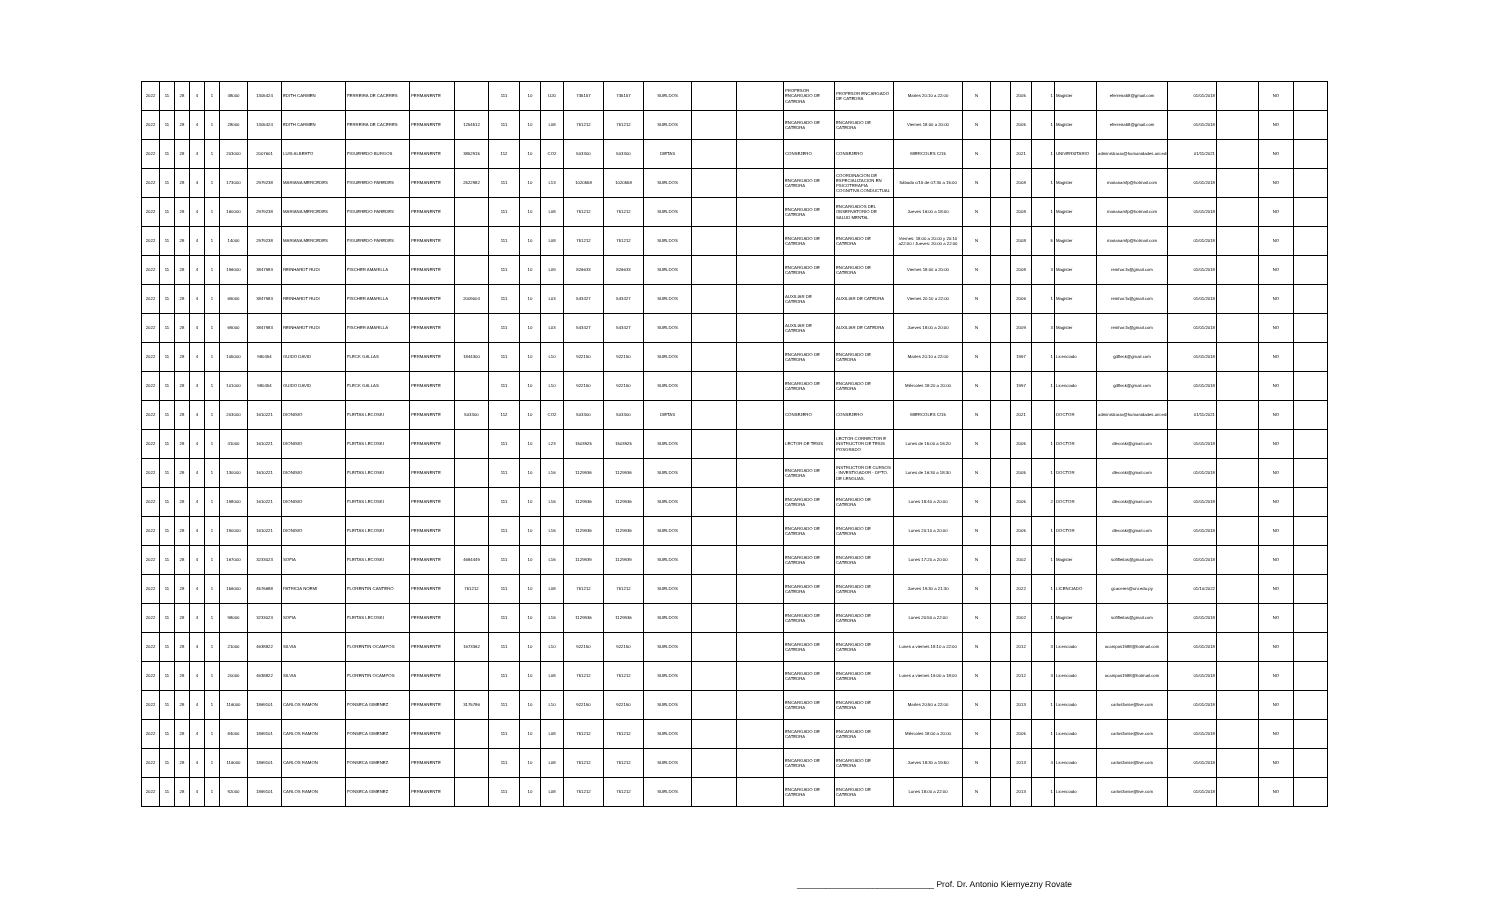| 2022 | 11 | 28 | 4 | 1 | 48000 | 1305424 | EDITH CARMEN | FERREIRA DE CACERES | PERMANENTE | | 111 | 10 | U20 | 735157 | 735157 | SUELDOS | | | PROFESOR ENCARGADO DE CATEDRA | PROFESOR ENCARGADO DE CATEDRA | Martes 20:10 a 22:00 | N | | 2005 | 1 | Magister | eferreira58@gmail.com | 01/01/2018 | | NO | |
| 2022 | 11 | 28 | 4 | 1 | 28000 | 1305424 | EDITH CARMEN | FERREIRA DE CACERES | PERMANENTE | 1254512 | 111 | 10 | L08 | 751212 | 751212 | SUELDOS | | | ENCARGADO DE CATEDRA | ENCARGADO DE CATEDRA | Viernes 18:00 a 20:00 | N | | 2005 | 1 | Magister | eferreira58@gmail.com | 01/01/2018 | | NO | |
| 2022 | 11 | 28 | 4 | 1 | 203000 | 2007601 | LUIS ALBERTO | FIGUEREDO BURGOS | PERMANENTE | 3852915 | 112 | 10 | CO2 | 503300 | 503300 | DIETAS | | | CONSEJERO | CONSEJERO | MIERCOLES C/15 | N | | 2021 | 1 | UNIVERSITARIO | administracio@humanidades.uni.edu.py | 01/11/2021 | | NO | |
| 2022 | 11 | 28 | 4 | 1 | 173000 | 2979238 | MARIANA MERCEDES | FIGUEREDO PAREDES | PERMANENTE | 2522982 | 111 | 10 | L13 | 1020558 | 1020558 | SUELDOS | | | ENCARGADO DE CATEDRA | COORDINACION DE ESPECIALIZACION EN PSICOTERAPIA COGNITIVA CONDUCTUAL | Sábado c/15 de 07:30 a 15:00 | N | | 2008 | 1 | Magister | marianamfp@hotmail.com | 01/01/2018 | | NO | |
| 2022 | 11 | 28 | 4 | 1 | 160000 | 2979238 | MARIANA MERCEDES | FIGUEREDO PAREDES | PERMANENTE | | 111 | 10 | L08 | 751212 | 751212 | SUELDOS | | | ENCARGADO DE CATEDRA | ENCARGADOS DEL OBSERVATORIO DE SALUD MENTAL | Jueves 16:00 a 18:00 | N | | 2008 | 1 | Magister | marianamfp@hotmail.com | 01/01/2018 | | NO | |
| 2022 | 11 | 28 | 4 | 1 | 14000 | 2979238 | MARIANA MERCEDES | FIGUEREDO PAREDES | PERMANENTE | | 111 | 10 | L08 | 751212 | 751212 | SUELDOS | | | ENCARGADO DE CATEDRA | ENCARGADO DE CATEDRA | Viernes: 18:00 a 20:00 y 20:10 a22:00 / Jueves: 20:00 a 22:00 | N | | 2008 | 5 | Magister | marianamfp@hotmail.com | 01/01/2018 | | NO | |
| 2022 | 11 | 28 | 4 | 1 | 196000 | 3847983 | REINHARDT RUDI | FISCHER AMARILLA | PERMANENTE | | 111 | 10 | L09 | 826633 | 826633 | SUELDOS | | | ENCARGADO DE CATEDRA | ENCARGADO DE CATEDRA | Viernes 18:00 a 20:00 | N | | 2008 | 3 | Magister | reinhar.fa@gmail.com | 01/01/2018 | | NO | |
| 2022 | 11 | 28 | 4 | 1 | 69000 | 3847983 | REINHARDT RUDI | FISCHER AMARILLA | PERMANENTE | 2009004 | 111 | 10 | L03 | 543427 | 543427 | SUELDOS | | | AUXILIAR DE CATEDRA | AUXILIAR DE CATEDRA | Viernes 20:10 a 22:00 | N | | 2006 | 1 | Magister | reinhar.fa@gmail.com | 01/01/2018 | | NO | |
| 2022 | 11 | 28 | 4 | 1 | 69000 | 3847983 | REINHARDT RUDI | FISCHER AMARILLA | PERMANENTE | | 111 | 10 | L03 | 543427 | 543427 | SUELDOS | | | AUXILIAR DE CATEDRA | AUXILIAR DE CATEDRA | Jueves 18:00 a 20:00 | N | | 2009 | 3 | Magister | reinhar.fa@gmail.com | 01/01/2018 | | NO | |
| 2022 | 11 | 28 | 4 | 1 | 105000 | 980454 | GUIDO DAVID | FLECK GALLAS | PERMANENTE | 1844300 | 111 | 10 | L10 | 922150 | 922150 | SUELDOS | | | ENCARGADO DE CATEDRA | ENCARGADO DE CATEDRA | Martes 20:10 a 22:00 | N | | 1997 | 1 | Licenciado | gdfleck@gmail.com | 01/01/2018 | | NO | |
| 2022 | 11 | 28 | 4 | 1 | 101000 | 980454 | GUIDO DAVID | FLECK GALLAS | PERMANENTE | | 111 | 10 | L10 | 922150 | 922150 | SUELDOS | | | ENCARGADO DE CATEDRA | ENCARGADO DE CATEDRA | Miércoles 18:20 a 20:00 | N | | 1997 | 1 | Licenciado | gdfleck@gmail.com | 01/01/2018 | | NO | |
| 2022 | 11 | 28 | 4 | 1 | 203000 | 1610221 | DIONISIO | FLEITAS LECOSKI | PERMANENTE | 503300 | 112 | 10 | CO2 | 503300 | 503300 | DIETAS | | | CONSEJERO | CONSEJERO | MIERCOLES C/15 | N | | 2021 | | DOCTOR | administracio@humanidades.uni.edu.py | 01/11/2021 | | NO | |
| 2022 | 11 | 28 | 4 | 1 | 41000 | 1610221 | DIONISIO | FLEITAS LECOSKI | PERMANENTE | | 111 | 10 | L23 | 1503925 | 1503925 | SUELDOS | | | LECTOR DE TESIS | LECTOR CORRECTOR E INSTRUCTOR DE TESIS POSGRADO | Lunes de 15:00 a 16:20 | N | | 2005 | 1 | DOCTOR | dlecoski@gmail.com | 01/01/2018 | | NO | |
| 2022 | 11 | 28 | 4 | 1 | 130000 | 1610221 | DIONISIO | FLEITAS LECOSKI | PERMANENTE | | 111 | 10 | L16 | 1129936 | 1129936 | SUELDOS | | | ENCARGADO DE CATEDRA | INSTRUCTOR DE CURSOS - INVESTIGADOR - DPTO. DE LENGUAS. | Lunes de 16:30 a 18:30 | N | | 2005 | 1 | DOCTOR | dlecoski@gmail.com | 01/01/2018 | | NO | |
| 2022 | 11 | 28 | 4 | 1 | 198000 | 1610221 | DIONISIO | FLEITAS LECOSKI | PERMANENTE | | 111 | 10 | L16 | 1129936 | 1129936 | SUELDOS | | | ENCARGADO DE CATEDRA | ENCARGADO DE CATEDRA | Lunes 18:40 a 20:00 | N | | 2005 | 2 | DOCTOR | dlecoski@gmail.com | 01/01/2018 | | NO | |
| 2022 | 11 | 28 | 4 | 1 | 190000 | 1610221 | DIONISIO | FLEITAS LECOSKI | PERMANENTE | | 111 | 10 | L16 | 1129936 | 1129936 | SUELDOS | | | ENCARGADO DE CATEDRA | ENCARGADO DE CATEDRA | Lunes 20:10 a 20:00 | N | | 2005 | 1 | DOCTOR | dlecoski@gmail.com | 01/01/2018 | | NO | |
| 2022 | 11 | 28 | 4 | 1 | 167000 | 3233023 | SOFIA | FLEITAS LECOSKI | PERMANENTE | 4684449 | 111 | 10 | L16 | 1129939 | 1129939 | SUELDOS | | | ENCARGADO DE CATEDRA | ENCARGADO DE CATEDRA | Lunes 17:20 a 20:00 | N | | 2002 | 1 | Magister | sofifleitas@gmail.com | 01/01/2018 | | NO | |
| 2022 | 11 | 28 | 4 | 1 | 156000 | 4576688 | PATRICIA NOEMI | FLORENTIN CANTERO | PERMANENTE | 751212 | 111 | 10 | L08 | 751212 | 751212 | SUELDOS | | | ENCARGADO DE CATEDRA | ENCARGADO DE CATEDRA | Jueves 19:30 a 21:30 | N | | 2022 | 1 | LICENCIADO | gcaceres@uni.edu.py | 01/10/2022 | | NO | |
| 2022 | 11 | 28 | 4 | 1 | 98000 | 3233023 | SOFIA | FLEITAS LECOSKI | PERMANENTE | | 111 | 10 | L16 | 1129936 | 1129936 | SUELDOS | | | ENCARGADO DE CATEDRA | ENCARGADO DE CATEDRA | Lunes 20:50 a 22:00 | N | | 2002 | 1 | Magister | sofifleitas@gmail.com | 01/01/2018 | | NO | |
| 2022 | 11 | 28 | 4 | 1 | 21000 | 4638822 | SILVIA | FLORENTIN OCAMPOS | PERMANENTE | 1673362 | 111 | 10 | L10 | 922150 | 922150 | SUELDOS | | | ENCARGADO DE CATEDRA | ENCARGADO DE CATEDRA | Lunes a viernes 18:10 a 22:00 | N | | 2012 | 3 | Licenciado | ocampos1988@hotmail.com | 01/01/2018 | | NO | |
| 2022 | 11 | 28 | 4 | 1 | 20000 | 4638822 | SILVIA | FLORENTIN OCAMPOS | PERMANENTE | | 111 | 10 | L08 | 751212 | 751212 | SUELDOS | | | ENCARGADO DE CATEDRA | ENCARGADO DE CATEDRA | Lunes a viernes 16:00 a 18:00 | N | | 2012 | 3 | Licenciado | ocampos1988@hotmail.com | 01/01/2018 | | NO | |
| 2022 | 11 | 28 | 4 | 1 | 116000 | 1869101 | CARLOS RAMON | FONSECA GIMENEZ | PERMANENTE | 3175786 | 111 | 10 | L10 | 922150 | 922150 | SUELDOS | | | ENCARGADO DE CATEDRA | ENCARGADO DE CATEDRA | Martes 20:50 a 22:00 | N | | 2013 | 1 | Licenciado | carlosfonse@live.com | 01/01/2018 | | NO | |
| 2022 | 11 | 28 | 4 | 1 | 84000 | 1869101 | CARLOS RAMON | FONSECA GIMENEZ | PERMANENTE | | 111 | 10 | L08 | 751212 | 751212 | SUELDOS | | | ENCARGADO DE CATEDRA | ENCARGADO DE CATEDRA | Miércoles 18:00 a 20:00 | N | | 2005 | 1 | Licenciado | carlosfonse@live.com | 01/01/2018 | | NO | |
| 2022 | 11 | 28 | 4 | 1 | 116000 | 1869101 | CARLOS RAMON | FONSECA GIMENEZ | PERMANENTE | | 111 | 10 | L08 | 751212 | 751212 | SUELDOS | | | ENCARGADO DE CATEDRA | ENCARGADO DE CATEDRA | Jueves 18:30 a 19:50 | N | | 2013 | 4 | Licenciado | carlosfonse@live.com | 01/01/2018 | | NO | |
| 2022 | 11 | 28 | 4 | 1 | 92000 | 1869101 | CARLOS RAMON | FONSECA GIMENEZ | PERMANENTE | | 111 | 10 | L08 | 751212 | 751212 | SUELDOS | | | ENCARGADO DE CATEDRA | ENCARGADO DE CATEDRA | Lunes 18:00 a 22:00 | N | | 2013 | 1 | Licenciado | carlosfonse@live.com | 01/01/2018 | | NO | |
_____________________________ Prof. Dr. Antonio Kiernyezny Rovate